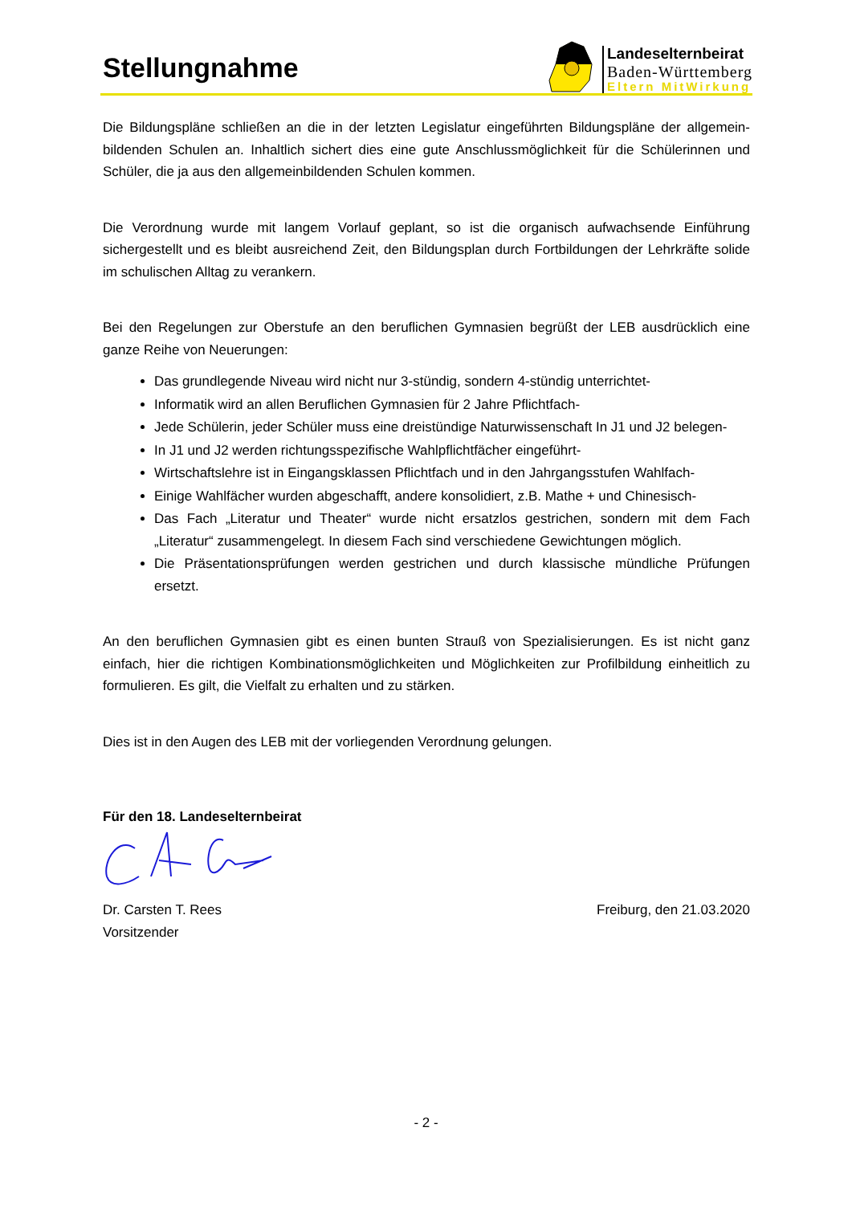Stellungnahme
Landeselternbeirat
Baden-Württemberg
Eltern MitWirkung
Die Bildungspläne schließen an die in der letzten Legislatur eingeführten Bildungspläne der allgemein-bildenden Schulen an. Inhaltlich sichert dies eine gute Anschlussmöglichkeit für die Schülerinnen und Schüler, die ja aus den allgemeinbildenden Schulen kommen.
Die Verordnung wurde mit langem Vorlauf geplant, so ist die organisch aufwachsende Einführung sichergestellt und es bleibt ausreichend Zeit, den Bildungsplan durch Fortbildungen der Lehrkräfte solide im schulischen Alltag zu verankern.
Bei den Regelungen zur Oberstufe an den beruflichen Gymnasien begrüßt der LEB ausdrücklich eine ganze Reihe von Neuerungen:
Das grundlegende Niveau wird nicht nur 3-stündig, sondern 4-stündig unterrichtet-
Informatik wird an allen Beruflichen Gymnasien für 2 Jahre Pflichtfach-
Jede Schülerin, jeder Schüler muss eine dreistündige Naturwissenschaft In J1 und J2 belegen-
In J1 und J2 werden richtungsspezifische Wahlpflichtfächer eingeführt-
Wirtschaftslehre ist in Eingangsklassen Pflichtfach und in den Jahrgangsstufen Wahlfach-
Einige Wahlfächer wurden abgeschafft, andere konsolidiert, z.B. Mathe + und Chinesisch-
Das Fach „Literatur und Theater“ wurde nicht ersatzlos gestrichen, sondern mit dem Fach „Literatur“ zusammengelegt. In diesem Fach sind verschiedene Gewichtungen möglich.
Die Präsentationsprüfungen werden gestrichen und durch klassische mündliche Prüfungen ersetzt.
An den beruflichen Gymnasien gibt es einen bunten Strauß von Spezialisierungen. Es ist nicht ganz einfach, hier die richtigen Kombinationsmöglichkeiten und Möglichkeiten zur Profilbildung einheitlich zu formulieren. Es gilt, die Vielfalt zu erhalten und zu stärken.
Dies ist in den Augen des LEB mit der vorliegenden Verordnung gelungen.
Für den 18. Landeselternbeirat
Dr. Carsten T. Rees Freiburg, den 21.03.2020
Vorsitzender
- 2 -